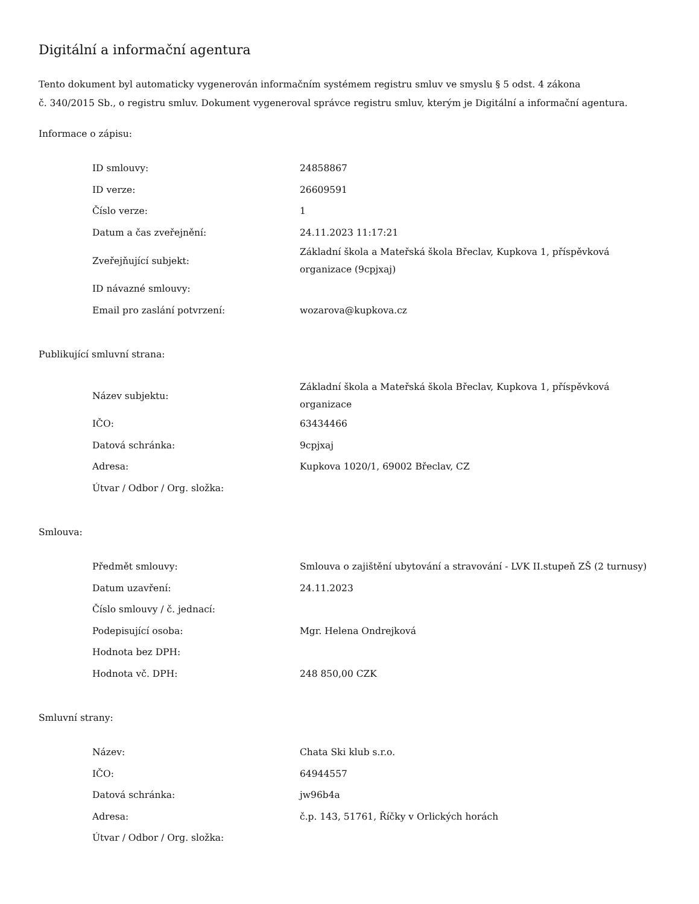Digitální a informační agentura
Tento dokument byl automaticky vygenerován informačním systémem registru smluv ve smyslu § 5 odst. 4 zákona
č. 340/2015 Sb., o registru smluv. Dokument vygeneroval správce registru smluv, kterým je Digitální a informační agentura.
Informace o zápisu:
| ID smlouvy: | 24858867 |
| ID verze: | 26609591 |
| Číslo verze: | 1 |
| Datum a čas zveřejnění: | 24.11.2023 11:17:21 |
| Zveřejňující subjekt: | Základní škola a Mateřská škola Břeclav, Kupkova 1, příspěvková organizace (9cpjxaj) |
| ID návazné smlouvy: | |
| Email pro zaslání potvrzení: | wozarova@kupkova.cz |
Publikující smluvní strana:
| Název subjektu: | Základní škola a Mateřská škola Břeclav, Kupkova 1, příspěvková organizace |
| IČO: | 63434466 |
| Datová schránka: | 9cpjxaj |
| Adresa: | Kupkova 1020/1, 69002 Břeclav, CZ |
| Útvar / Odbor / Org. složka: | |
Smlouva:
| Předmět smlouvy: | Smlouva o zajištění ubytování a stravování - LVK II.stupeň ZŠ (2 turnusy) |
| Datum uzavření: | 24.11.2023 |
| Číslo smlouvy / č. jednací: | |
| Podepisující osoba: | Mgr. Helena Ondrejková |
| Hodnota bez DPH: | |
| Hodnota vč. DPH: | 248 850,00 CZK |
Smluvní strany:
| Název: | Chata Ski klub s.r.o. |
| IČO: | 64944557 |
| Datová schránka: | jw96b4a |
| Adresa: | č.p. 143, 51761, Říčky v Orlických horách |
| Útvar / Odbor / Org. složka: | |